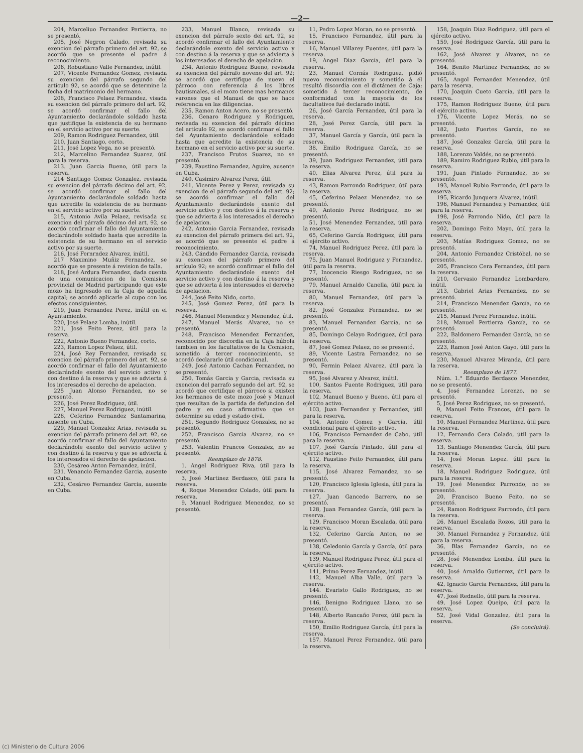—2—
204, Marceliuo Fernandez Pertierra, no se presentó.
205, José Negron Calado, revisada su exencion del párrafo primero del art. 92, se acordó que se presente el padre á reconocimiento.
206, Robustiano Valle Fernandez, inútil.
207, Vicente Fernandez Gomez, revisada su exencion del párrafo segundo del artículo 92, se acordó que se determine la fecha del matrimonio del hermano.
208, Francisco Pelaez Fernandez, visada su exencion del párrafo primero del art. 92, se acordó confirmar el fallo del Ayuntamiento declarándole soldado hasta que justifique la existencia de su hermano en el servicio activo por su suerte.
209, Ramon Rodriguez Fernandez, útil.
210, Juan Santiago, corto.
211, José Lopez Vega, no se presentó.
212, Marcelino Fernandez Suarez, útil para la reserva.
213. Juan Garcia Bueno, útil para la reserva.
214 Santiago Gomez Gonzalez, revisada su exencion del párrafo décimo del art. 92, se acordó confirmar el fallo del Ayuntamiento declarándole soldado hasta que acredite la existencia de su hermano en el servicio activo por su suerte.
215, Antonio Avila Pelaez, revisada su exencion del párrafo décimo del art. 92, se acordó confirmar el fallo del Ayuntamiento declarándole soldado hasta que acredite la existencia de su hermano en el servicio activo por su suerte.
216, José Fernrndez Alvarez, inútil.
217 Maximino Muñiz Fernandez, se acordó que se presente á revision de talla.
218, José Ardura Fernandez, dada cuenta de una comunicacion de la Comision provincial de Madrid participando que este mozo ha ingresado en la Caja de aquella capital; se acordó aplicarle al cupo con los efectos consiguientes.
219, Juan Fernandez Perez, inútil en el Ayuntamiento.
220, José Pelaez Lomba, inútil.
221, José Feito Perez, útil para la reserva.
222, Antonio Bueno Fernandez, corto.
223, Ramon Lopez Pelaez, útil.
224, José Rey Fernandez, revisada su exencion del párrafo primero del art. 92, se acordó confirmar el fallo del Ayuntamiento declarándole exento del servicio activo y con destino á la reserva y que se advierta á los interesados el derecho de apelacion.
225 Juan Alonso Fernandez, no se presentó.
226, José Perez Rodriguez, útil.
227, Manuel Perez Rodriguez, inútil.
228, Ceferino Fernandez Santamarina, ausente en Cuba.
229, Manuel Gonzalez Arias, revisada su exencion del párrafo primero del art. 92, se acordó confirmar el fallo del Ayuntamiento declarándole exento del servicio activo y con destino á la reserva y que se advierta á los interesados el derecho de apelacion.
230, Cesáreo Anton Fernandez, inútil.
231. Venancio Fernandez Garcia, ausente en Cuba.
232, Cesáreo Fernandez Garcia, ausente en Cuba.
233, Manuel Blanco, revisada su exencion del párrafo sexto del art. 92, se acordó confirmar el fallo del Ayuntamiento declarándole exento del servicio activo y con destino á la reserva y que se advierta á los interesados el derecho de apelacion.
234, Antonio Rodriguez Bueno, revisada su exencion del párrafo noveno del art. 92; se acordó que certifique de nuevo el párroco con referencia á los libros bautismales, si el mozo tiene mas hermanos varones que el Manuel de que se hace referencia en las diligencias.
235, Ramon Anton Acero, no se presentó.
236, Genaro Rodriguez y Rodriguez, revisada su exencion del párrafo décimo del artículo 92, se acordó confirmar el fallo del Ayuntamiento declarándole soldado hasta que acredite la existencia de su hermano en el servicio activo por su suerte.
237, Francisco Frutos Suarez, no se presentó.
239, Faustino Fernandez, Aguire, ausente en Cuba.
240, Casimiro Alvarez Perez, útil.
241, Vicente Perez y Perez, revisada su exencion de el párrafo segundo del art. 92; se acordó confirmar el fallo del Ayuntamiento declarándole exento del servicio activo y con destivo á la reserva y que se advierta á los interesados el derecho de apelacion.
242, Antonio Garcia Fernandez, revisada su exencion del párrafo primera del art. 92, se acordó que se presente el padre á reconocimiento.
243, Cándido Fernandez Garcia, revisada su exencion del párrafo primero del artículo 92; se acordó confirmar el fallo del Ayuntamiento declarándole exento del servicio activo y con destino á la reserva y que se advierta á los interesados el derecho de apelacion.
244, José Feito Nido, corto.
245, José Gomez Perez, útil para la reserva.
246, Manuel Menendez y Menendez, útil.
247, Manuel Merás Alvarez, no se presentó.
248, Francisco Menendez Fernandez, reconocido por discordia en la Caja húbola tambien en los facultativos de la Comision, sometido á tercer roconocimiento, se acordó declararle útil condicional.
249. José Antonio Cachan Fernandez, no se presentó.
250, Tomás Garcia y Garcia, revisada su exencion del parrafo segundo del art. 92, se acordó que certifique el párroco si existen los hermanos de este mozo José y Manuel que resultan de la partida de defuncion del padre y en caso afirmativo que se determine su edad y estado civil.
251, Segundo Rodriguez Gonzalez, no se presentó.
252, Francisco Garcia Alvarez, no se presentó.
253, Valentin Francos Gonzalez, no se presentó.
Reemplazo de 1878.
1. Angel Rodriguez Riva, útil para la reserva.
3, José Martinez Berdasco, útil para la reserva.
4, Roque Menendez Colado, útil para la reserva.
9, Manuel Rodriguez Menendez, no se presentó.
11, Pedro Lopez Moran, no se presentó.
15, Francisco Fernandez, útil para la reserva.
16, Manuel Villarey Fuentes, útil para la reserva.
19, Angel Diaz García, útil para la reserva.
23, Manuel Cornás Rodriguez, pidió nuevo reconocimiento y sometido á él resultó discordia con el dictámen de Caja; sometido á tercer reconocimiento, de conformidad con la mayoría de los facultativos fué declarado inútil.
26, José García Fernandez, útil para la reserva.
28, José Perez García, útil para la reserva.
37, Manuel García y García, útil para la reserva.
38, Emilio Rodriguez García, no se presentó.
39, Juan Rodriguez Fernandez, útil para la reserva.
40, Elias Alvarez Perez, útil para la reserva.
43, Ramon Parrondo Rodriguez, útil para la reserva.
45, Ceferino Pelaez Menendez, no se presentó.
49, Antonio Perez Rodriguez, no se presentó.
51, José Menendez Fernandez, útil para la reserva.
65, Ceferino García Rodriguez, útil para el ejército activo.
74, Manuel Rodriguez Perez, útil para la reserva.
75, Juan Manuel Rodriguez y Fernandez, útil para la reserva.
77, Inocencio Riesgo Rodriguez, no se presentó.
79, Manuel Arnaldo Canella, útil para la reserva.
80, Manuel Fernandez, útil para la reserva.
82, José Gonzalez Fernandez, no se presentó.
83, Manuel Fernandez García, no se presentó.
85, Domingo Celayo Rodriguez, útil para la reserva.
87, José Gomez Pelaez, no se presentó.
89, Vicente Lastra Fernandez, no se presentó.
90, Fermin Pelaez Alvarez, útil para la reserva.
95, José Alvarez y Alvarez, inútil.
100, Santos Fuente Rodriguez, útil para la reserva.
102, Manuel Bueno y Bueno, útil para el ejército activo.
103, Juan Fernandez y Fernandez, útil para la reserva.
104, Antonio Gomez y García, útil condicional para el ejército activo.
106, Francisco Fernandez de Cabo, útil para la reserva.
107, José García Pintado, útil para el ejército activo.
112, Faustino Feito Fernandez, útil para la reserva.
115, José Alvarez Fernandez, no se presentó.
120, Francisco Iglesia Iglesia, útil para la reserva.
127, Juan Gancedo Barrero, no se presentó.
128, Juan Fernandez García, útil para la reserva.
129, Francisco Moran Escalada, útil para la reserva.
132, Ceferino García Anton, no se presentó.
138, Celedonio García y García, útil para la reserva.
139, Manuel Rodriguez Perez, útil para el ejército activo.
141, Primo Perez Fernandez, inútil.
142, Manuel Alba Valle, útil para la reserva.
144. Evaristo Gallo Rodriguez, no se presentó.
146, Benigno Rodriguez Llano, no se presentó.
148, Alberto Rancaño Perez, útil para la reserva.
150, Emilio Rodriguez García, útil para la reserva.
157, Manuel Perez Fernandez, útil para la reserva.
158, Joaquin Diaz Rodriguez, útil para el ejército activo.
159, José Rodriguez García, útil para la reserva.
162, José Alvarez y Alvarez, no se presentó.
164, Benito Martinez Fernandez, no se presentó.
165, Angol Fernandez Menendez, útil para la reserva.
170, Joaquin Cueto García, útil para la reserva.
175, Ramon Rodriguez Bueno, útil para el ejército activo.
176, Vicente Lopez Merás, no se presentó.
182, Justo Fuertes García, no se presentó.
187, José Gonzalez García, útil para la reserva.
188, Lorenzo Valdés, no se presentó.
189, Ramiro Rodriguez Rubio, útil para la reserva.
191, Juan Pintado Fernandez, no se presentó.
193, Manuel Rubio Parrondo, útil para la reserva.
195, Ricardo Junquera Alvarez, inútil.
196, Manuel Fernandez y Fernandez, útil para la reserva.
198, José Parrondo Nido, útil para la reserva.
202, Domingo Feito Mayo, útil para la reserva.
203, Matías Rodriguez Gomez, no se presentó.
204, Antonio Fernandez Cristóbal, no se presentó.
205, Francisco Cera Fernandez, útil para la reserva.
210, Gervasio Fernandez Lombardero, inútil.
213, Gabriel Arias Fernandez, no se presentó.
214, Francisco Menendez García, no se presentó.
215, Manuel Perez Fernandez, inútil.
218, Manuel Pertierra García, no se presentó.
222, Baldomero Fernandez García, no se presentó.
223, Ramon José Anton Gayo, útil pars la reserva.
230, Manuel Alvarez Miranda, útil para la reserva.
Reemplazo de 1877.
Núm. 1.° Eduardo Berdasco Menendez, no se presentó.
4, José Fernandez Lorenzo, no se presentó.
5, José Perez Rodriguez, no se presentó.
9, Manuel Feito Francos, útil para la reserva.
10, Manuel Fernandez Martinez, útil para la reserva.
12, Fernando Cera Colado, útil para la reserva.
13, Santiago Menendez García, útil para la reserva.
14, José Moran Lopez. útil para la reserva.
18, Manuel Rodriguez Rodriguez, útil para la reserva.
19, José Menendez Parrondo, no se presentó.
20, Francisco Bueno Feito, no se presentó.
24, Ramon Rodriguez Parrondo, útil para la reserva.
26, Manuel Escalada Rozos, útil para la reserva.
30, Manuel Fernandez y Fernandez, útil para la reserva.
36, Blas Fernandez Garcia, no se presentó.
28, José Menendez Lomba, útil para la reserva.
40, José Arnaldo Gutierrez, útil para la reserva.
42, Ignacio Garcia Fernandez, útil para la reserva.
47, José Rednello, útil para la reserva.
49, José Lopez Queipo, útil para la reserva,
52, José Vidal Gonzalez, útil para la reserva.
(Se concluirá).
(c) Ministerio de Cultura 2006